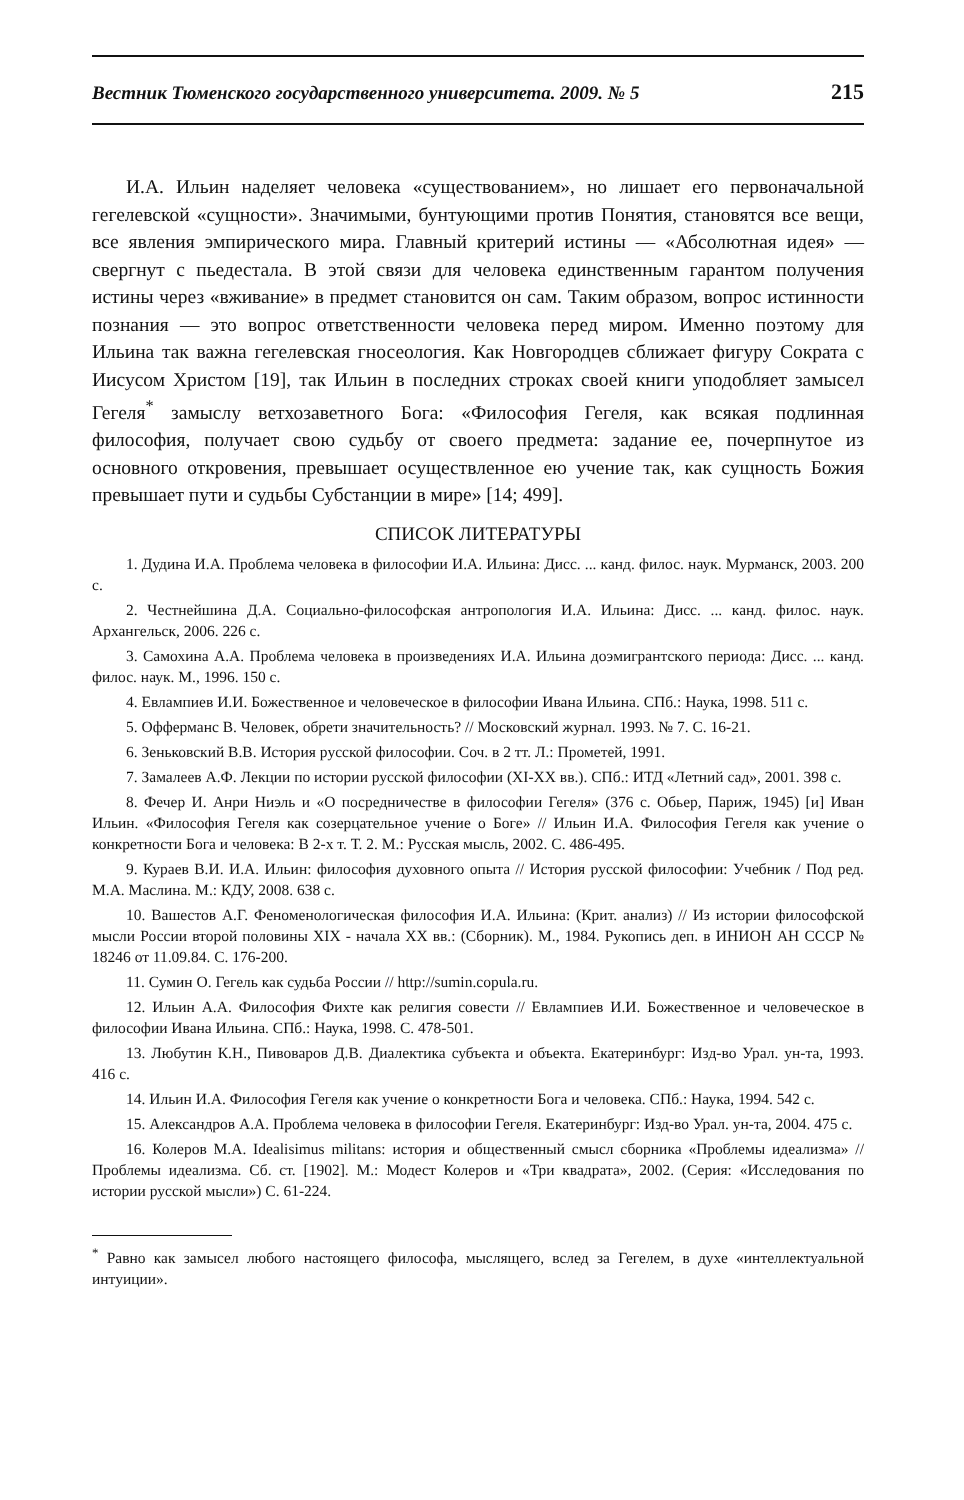Вестник Тюменского государственного университета. 2009. № 5 215
И.А. Ильин наделяет человека «существованием», но лишает его первоначальной гегелевской «сущности». Значимыми, бунтующими против Понятия, становятся все вещи, все явления эмпирического мира. Главный критерий истины — «Абсолютная идея» — свергнут с пьедестала. В этой связи для человека единственным гарантом получения истины через «вживание» в предмет становится он сам. Таким образом, вопрос истинности познания — это вопрос ответственности человека перед миром. Именно поэтому для Ильина так важна гегелевская гносеология. Как Новгородцев сближает фигуру Сократа с Иисусом Христом [19], так Ильин в последних строках своей книги уподобляет замысел Гегеля<sup>*</sup> замыслу ветхозаветного Бога: «Философия Гегеля, как всякая подлинная философия, получает свою судьбу от своего предмета: задание ее, почерпнутое из основного откровения, превышает осуществленное ею учение так, как сущность Божия превышает пути и судьбы Субстанции в мире» [14; 499].
СПИСОК ЛИТЕРАТУРЫ
1. Дудина И.А. Проблема человека в философии И.А. Ильина: Дисс. ... канд. филос. наук. Мурманск, 2003. 200 с.
2. Честнейшина Д.А. Социально-философская антропология И.А. Ильина: Дисс. ... канд. филос. наук. Архангельск, 2006. 226 с.
3. Самохина А.А. Проблема человека в произведениях И.А. Ильина доэмигрантского периода: Дисс. ... канд. филос. наук. М., 1996. 150 с.
4. Евлампиев И.И. Божественное и человеческое в философии Ивана Ильина. СПб.: Наука, 1998. 511 с.
5. Офферманс В. Человек, обрети значительность? // Московский журнал. 1993. № 7. С. 16-21.
6. Зеньковский В.В. История русской философии. Соч. в 2 тт. Л.: Прометей, 1991.
7. Замалеев А.Ф. Лекции по истории русской философии (XI-XX вв.). СПб.: ИТД «Летний сад», 2001. 398 с.
8. Фечер И. Анри Ниэль и «О посредничестве в философии Гегеля» (376 с. Обьер, Париж, 1945) [и] Иван Ильин. «Философия Гегеля как созерцательное учение о Боге» // Ильин И.А. Философия Гегеля как учение о конкретности Бога и человека: В 2-х т. Т. 2. М.: Русская мысль, 2002. С. 486-495.
9. Кураев В.И. И.А. Ильин: философия духовного опыта // История русской философии: Учебник / Под ред. М.А. Маслина. М.: КДУ, 2008. 638 с.
10. Вашестов А.Г. Феноменологическая философия И.А. Ильина: (Крит. анализ) // Из истории философской мысли России второй половины XIX - начала XX вв.: (Сборник). М., 1984. Рукопись деп. в ИНИОН АН СССР № 18246 от 11.09.84. С. 176-200.
11. Сумин О. Гегель как судьба России // http://sumin.copula.ru.
12. Ильин А.А. Философия Фихте как религия совести // Евлампиев И.И. Божественное и человеческое в философии Ивана Ильина. СПб.: Наука, 1998. С. 478-501.
13. Любутин К.Н., Пивоваров Д.В. Диалектика субъекта и объекта. Екатеринбург: Изд-во Урал. ун-та, 1993. 416 с.
14. Ильин И.А. Философия Гегеля как учение о конкретности Бога и человека. СПб.: Наука, 1994. 542 с.
15. Александров А.А. Проблема человека в философии Гегеля. Екатеринбург: Изд-во Урал. ун-та, 2004. 475 с.
16. Колеров М.А. Idealisimus militans: история и общественный смысл сборника «Проблемы идеализма» // Проблемы идеализма. Сб. ст. [1902]. М.: Модест Колеров и «Три квадрата», 2002. (Серия: «Исследования по истории русской мысли») С. 61-224.
<sup>*</sup> Равно как замысел любого настоящего философа, мыслящего, вслед за Гегелем, в духе «интеллектуальной интуиции».